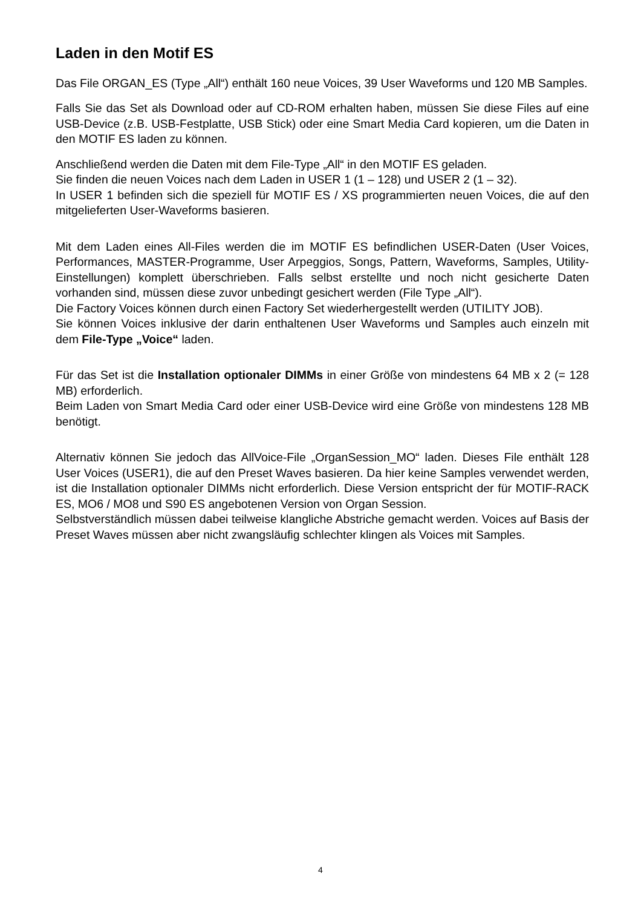Laden in den Motif ES
Das File ORGAN_ES (Type „All“) enthält 160 neue Voices, 39 User Waveforms und 120 MB Samples.
Falls Sie das Set als Download oder auf CD-ROM erhalten haben, müssen Sie diese Files auf eine USB-Device (z.B. USB-Festplatte, USB Stick) oder eine Smart Media Card kopieren, um die Daten in den MOTIF ES laden zu können.
Anschließend werden die Daten mit dem File-Type „All“ in den MOTIF ES geladen.
Sie finden die neuen Voices nach dem Laden in USER 1 (1 – 128) und USER 2 (1 – 32).
In USER 1 befinden sich die speziell für MOTIF ES / XS programmierten neuen Voices, die auf den mitgelieferten User-Waveforms basieren.
Mit dem Laden eines All-Files werden die im MOTIF ES befindlichen USER-Daten (User Voices, Performances, MASTER-Programme, User Arpeggios, Songs, Pattern, Waveforms, Samples, Utility-Einstellungen) komplett überschrieben. Falls selbst erstellte und noch nicht gesicherte Daten vorhanden sind, müssen diese zuvor unbedingt gesichert werden (File Type „All“).
Die Factory Voices können durch einen Factory Set wiederhergestellt werden (UTILITY JOB).
Sie können Voices inklusive der darin enthaltenen User Waveforms und Samples auch einzeln mit dem File-Type „Voice“ laden.
Für das Set ist die Installation optionaler DIMMs in einer Größe von mindestens 64 MB x 2 (= 128 MB) erforderlich.
Beim Laden von Smart Media Card oder einer USB-Device wird eine Größe von mindestens 128 MB benötigt.
Alternativ können Sie jedoch das AllVoice-File „OrganSession_MO“ laden. Dieses File enthält 128 User Voices (USER1), die auf den Preset Waves basieren. Da hier keine Samples verwendet werden, ist die Installation optionaler DIMMs nicht erforderlich. Diese Version entspricht der für MOTIF-RACK ES, MO6 / MO8 und S90 ES angebotenen Version von Organ Session.
Selbstverständlich müssen dabei teilweise klangliche Abstriche gemacht werden. Voices auf Basis der Preset Waves müssen aber nicht zwangsläufig schlechter klingen als Voices mit Samples.
4